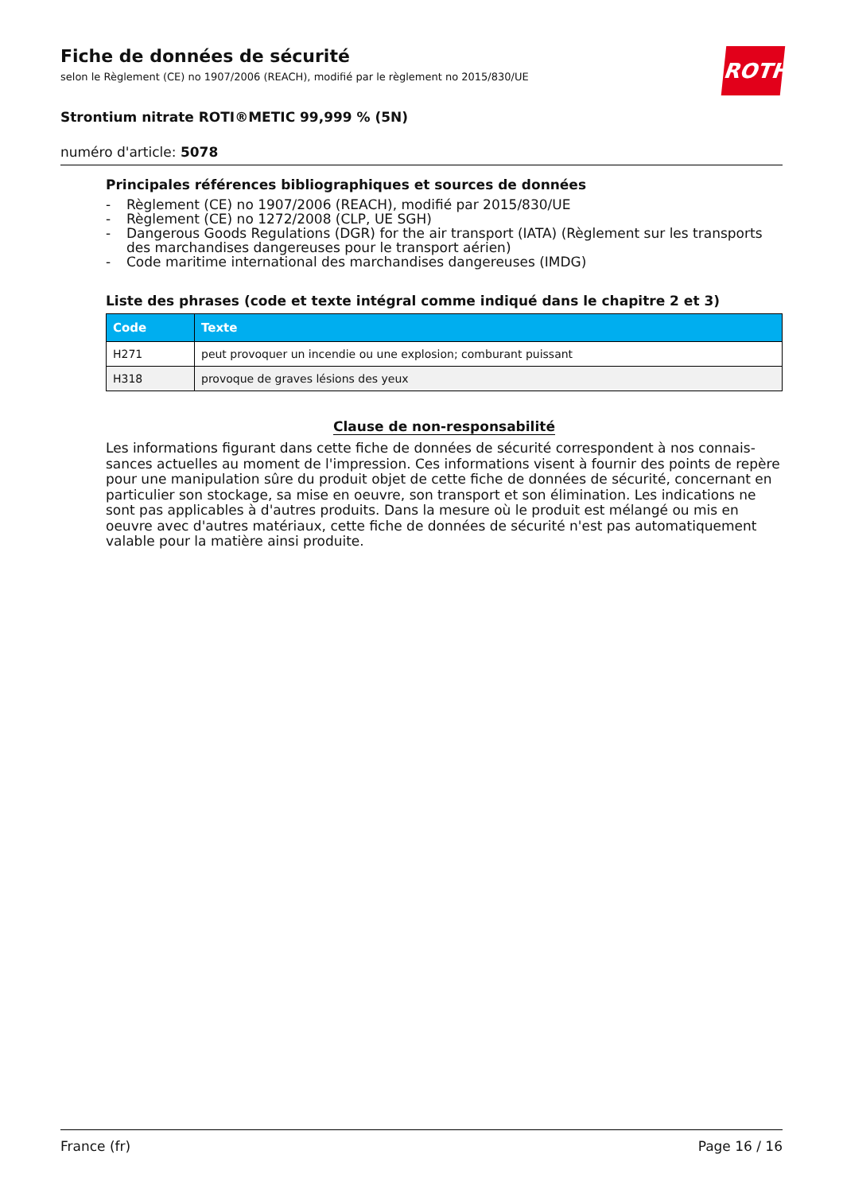ROTH
Fiche de données de sécurité
selon le Règlement (CE) no 1907/2006 (REACH), modifié par le règlement no 2015/830/UE
Strontium nitrate ROTI®METIC 99,999 % (5N)
numéro d'article: 5078
Principales références bibliographiques et sources de données
- Règlement (CE) no 1907/2006 (REACH), modifié par 2015/830/UE
- Règlement (CE) no 1272/2008 (CLP, UE SGH)
- Dangerous Goods Regulations (DGR) for the air transport (IATA) (Règlement sur les transports des marchandises dangereuses pour le transport aérien)
- Code maritime international des marchandises dangereuses (IMDG)
Liste des phrases (code et texte intégral comme indiqué dans le chapitre 2 et 3)
| Code | Texte |
| --- | --- |
| H271 | peut provoquer un incendie ou une explosion; comburant puissant |
| H318 | provoque de graves lésions des yeux |
Clause de non-responsabilité
Les informations figurant dans cette fiche de données de sécurité correspondent à nos connais­sances actuelles au moment de l'impression. Ces informations visent à fournir des points de repère pour une manipulation sûre du produit objet de cette fiche de données de sécurité, concernant en particulier son stockage, sa mise en oeuvre, son transport et son élimination. Les indications ne sont pas applicables à d'autres produits. Dans la mesure où le produit est mélangé ou mis en oeuvre avec d'autres matériaux, cette fiche de données de sécurité n'est pas automatiquement valable pour la matière ainsi produite.
France (fr) Page 16 / 16